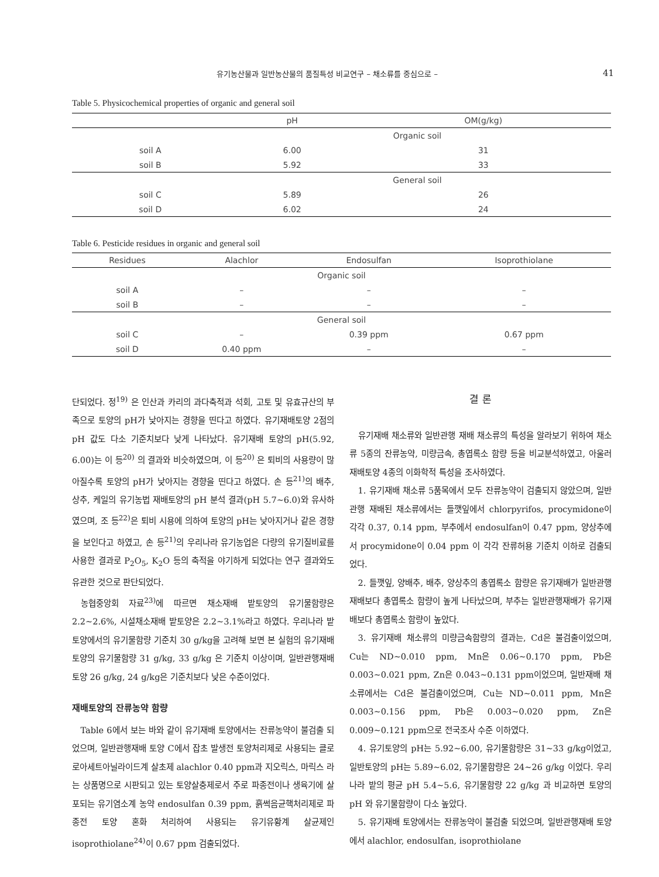유기농산물과 일반농산물의 품질특성 비교연구 – 채소류를 중심으로 – 41
Table 5. Physicochemical properties of organic and general soil
| | pH | OM(g/kg) |
| --- | --- | --- |
| Organic soil | | |
| soil A | 6.00 | 31 |
| soil B | 5.92 | 33 |
| General soil | | |
| soil C | 5.89 | 26 |
| soil D | 6.02 | 24 |
Table 6. Pesticide residues in organic and general soil
| Residues | Alachlor | Endosulfan | Isoprothiolane |
| --- | --- | --- | --- |
| Organic soil | | | |
| soil A | – | – | – |
| soil B | – | – | – |
| General soil | | | |
| soil C | – | 0.39 ppm | 0.67 ppm |
| soil D | 0.40 ppm | – | – |
단되었다. 정<sup>19)</sup> 은 인산과 카리의 과다축적과 석회, 고토 및 유효규산의 부족으로 토양의 pH가 낮아지는 경향을 띤다고 하였다. 유기재배토양 2점의 pH 값도 다소 기준치보다 낮게 나타났다. 유기재배 토양의 pH(5.92, 6.00)는 이 등<sup>20)</sup> 의 결과와 비슷하였으며, 이 등<sup>20)</sup> 은 퇴비의 사용량이 많아질수록 토양의 pH가 낮아지는 경향을 띤다고 하였다. 손 등<sup>21)</sup>의 배추, 상추, 케일의 유기농법 재배토양의 pH 분석 결과(pH 5.7~6.0)와 유사하였으며, 조 등<sup>22)</sup>은 퇴비 시용에 의하여 토양의 pH는 낮아지거나 같은 경향을 보인다고 하였고, 손 등<sup>21)</sup>의 우리나라 유기농업은 다량의 유기질비료를 사용한 결과로 P<sub>2</sub>O<sub>5</sub>, K<sub>2</sub>O 등의 축적을 야기하게 되었다는 연구 결과와도 유관한 것으로 판단되었다.
농협중앙회 자료<sup>23)</sup>에 따르면 채소재배 밭토양의 유기물함량은 2.2~2.6%, 시설채소재배 밭토양은 2.2~3.1%라고 하였다. 우리나라 밭토양에서의 유기물함량 기준치 30 g/kg을 고려해 보면 본 실험의 유기재배토양의 유기물함량 31 g/kg, 33 g/kg 은 기준치 이상이며, 일반관행재배 토양 26 g/kg, 24 g/kg은 기준치보다 낮은 수준이었다.
재배토양의 잔류농약 함량
Table 6에서 보는 바와 같이 유기재배 토양에서는 잔류농약이 불검출 되었으며, 일반관행재배 토양 C에서 잡초 발생전 토양처리제로 사용되는 클로로아세트아닐라이드계 살초제 alachlor 0.40 ppm과 지오릭스, 마릭스 라는 상품명으로 시판되고 있는 토양살충제로서 주로 파종전이나 생육기에 살포되는 유기염소계 농약 endosulfan 0.39 ppm, 흙썩음균핵처리제로 파종전 토양 혼화 처리하여 사용되는 유기유황계 살균제인 isoprothiolane<sup>24)</sup>이 0.67 ppm 검출되었다.
결 론
유기재배 채소류와 일반관행 재배 채소류의 특성을 알라보기 위하여 채소류 5종의 잔류농약, 미량금속, 총엽록소 함량 등을 비교분석하였고, 아울러 재배토양 4종의 이화학적 특성을 조사하였다.
1. 유기재배 채소류 5품목에서 모두 잔류농약이 검출되지 않았으며, 일반관행 재배된 채소류에서는 들깻잎에서 chlorpyrifos, procymidone이 각각 0.37, 0.14 ppm, 부추에서 endosulfan이 0.47 ppm, 양상추에서 procymidone이 0.04 ppm 이 각각 잔류허용 기준치 이하로 검출되었다.
2. 들깻잎, 양배추, 배추, 양상추의 총엽록소 함량은 유기재배가 일반관행재배보다 총엽록소 함량이 높게 나타났으며, 부추는 일반관행재배가 유기재배보다 총엽록소 함량이 높았다.
3. 유기재배 채소류의 미량금속함량의 결과는, Cd은 불검출이었으며, Cu는 ND~0.010 ppm, Mn은 0.06~0.170 ppm, Pb은 0.003~0.021 ppm, Zn은 0.043~0.131 ppm이었으며, 일반재배 채소류에서는 Cd은 불검출이었으며, Cu는 ND~0.011 ppm, Mn은 0.003~0.156 ppm, Pb은 0.003~0.020 ppm, Zn은 0.009~0.121 ppm으로 전국조사 수준 이하였다.
4. 유기토양의 pH는 5.92~6.00, 유기물함량은 31~33 g/kg이었고, 일반토양의 pH는 5.89~6.02, 유기물함량은 24~26 g/kg 이었다. 우리나라 밭의 평균 pH 5.4~5.6, 유기물함량 22 g/kg 과 비교하면 토양의 pH 와 유기물함량이 다소 높았다.
5. 유기재배 토양에서는 잔류농약이 불검출 되었으며, 일반관행재배 토양에서 alachlor, endosulfan, isoprothiolane